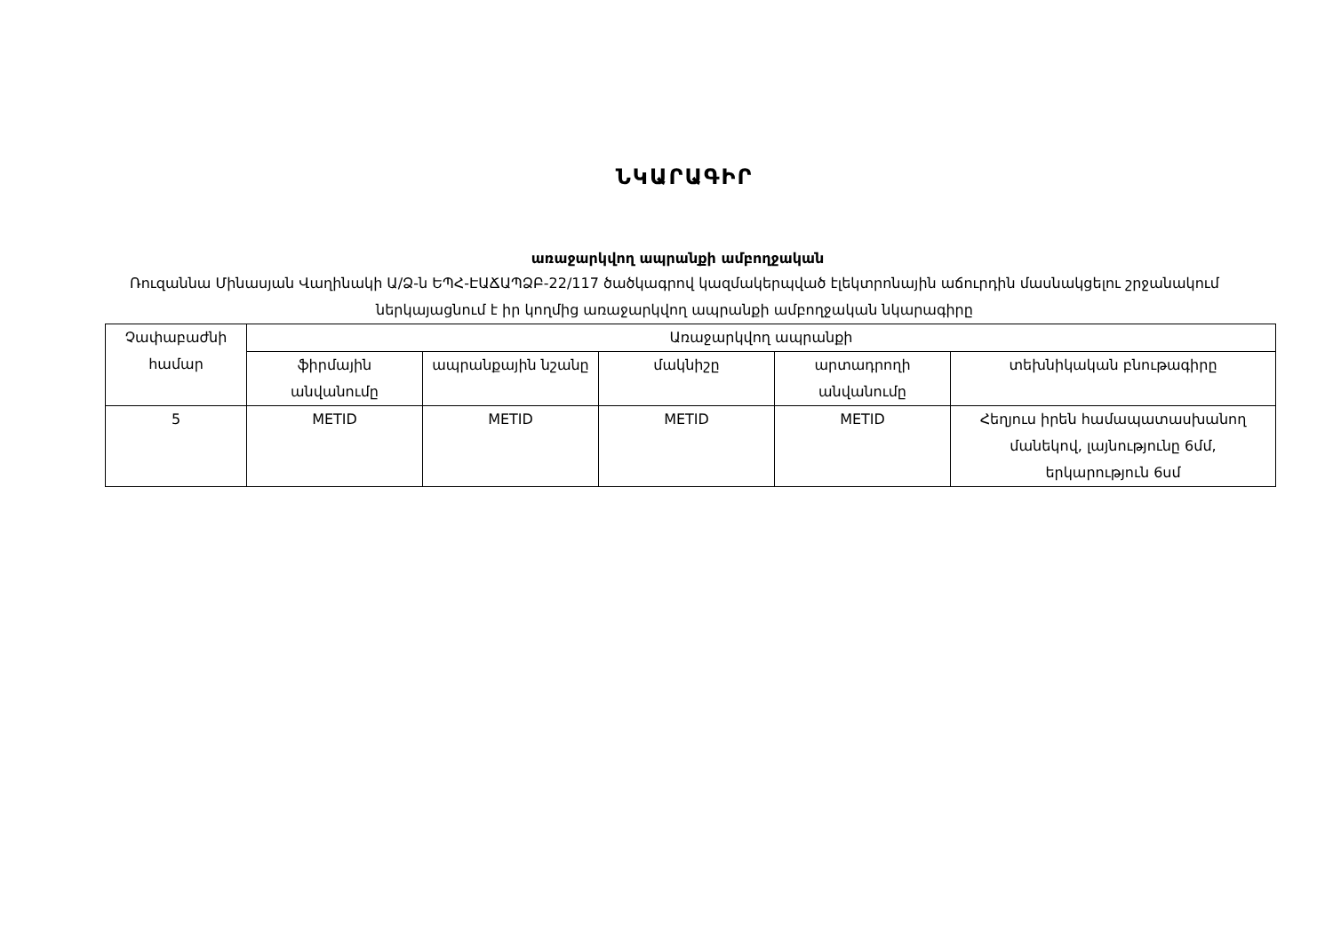ՆԿԱՐԱԳԻՐ
առաջարկվող ապրանքի ամբողջական
Ռուզաննա Մինասյան Վաղինակի Ա/Ձ-ն ԵՊՀ-ԷԱՃԱՊՁԲ-22/117 ծածկագրով կազմակերպված էլեկտրոնային աճուրդին մասնակցելու շրջանակում ներկայացնում է իր կողմից առաջարկվող ապրանքի ամբողջական նկարագիրը
| Չափաբաժնի համար | Առաջարկվող ապրանքի | | | | |
| --- | --- | --- | --- | --- | --- |
| | ֆիրմային անվանումը | ապրանքային նշանը | մակնիշը | արտադրողի անվանումը | տեխնիկական բնութագիրը |
| 5 | METID | METID | METID | METID | Հեղյուս իրեն համապատասխանող մանեկով, լայնությունը 6մմ, երկարություն 6սմ |